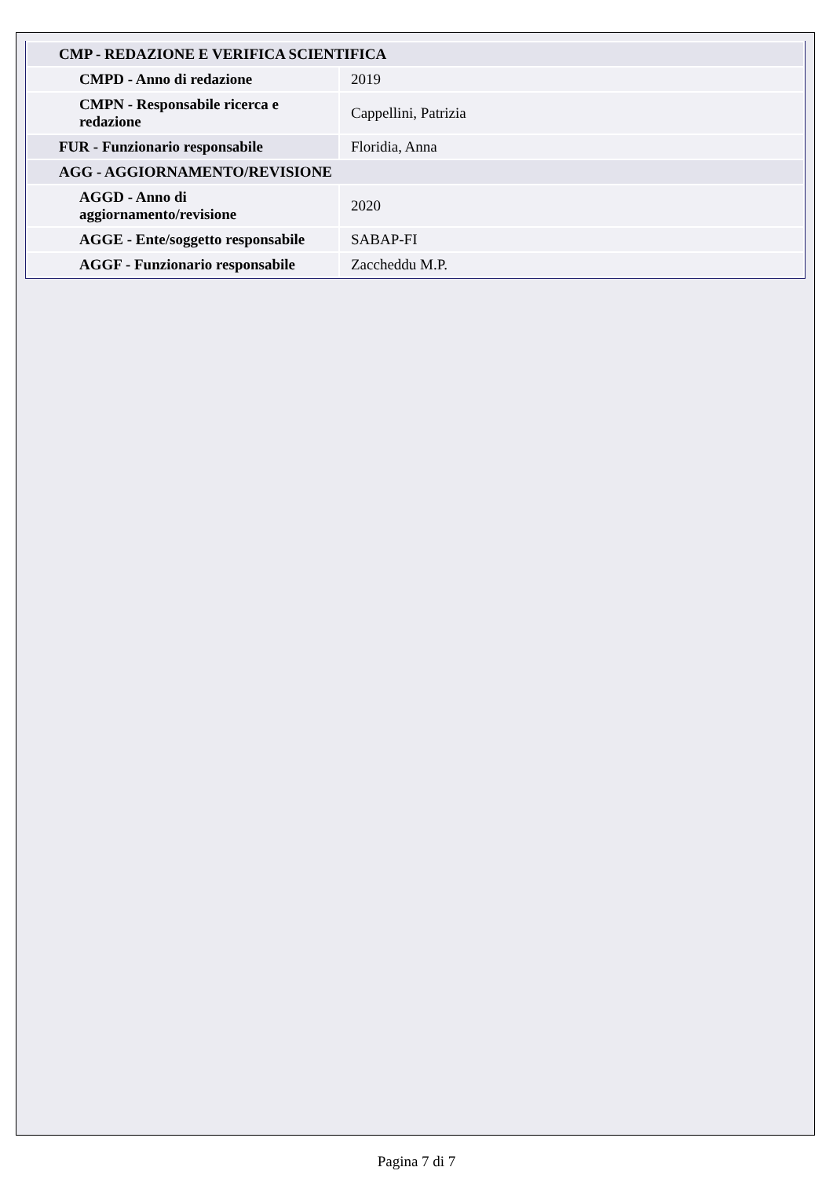| CMP - REDAZIONE E VERIFICA SCIENTIFICA | |
| CMPD - Anno di redazione | 2019 |
| CMPN - Responsabile ricerca e redazione | Cappellini, Patrizia |
| FUR - Funzionario responsabile | Floridia, Anna |
| AGG - AGGIORNAMENTO/REVISIONE | |
| AGGD - Anno di aggiornamento/revisione | 2020 |
| AGGE - Ente/soggetto responsabile | SABAP-FI |
| AGGF - Funzionario responsabile | Zaccheddu M.P. |
Pagina 7 di 7